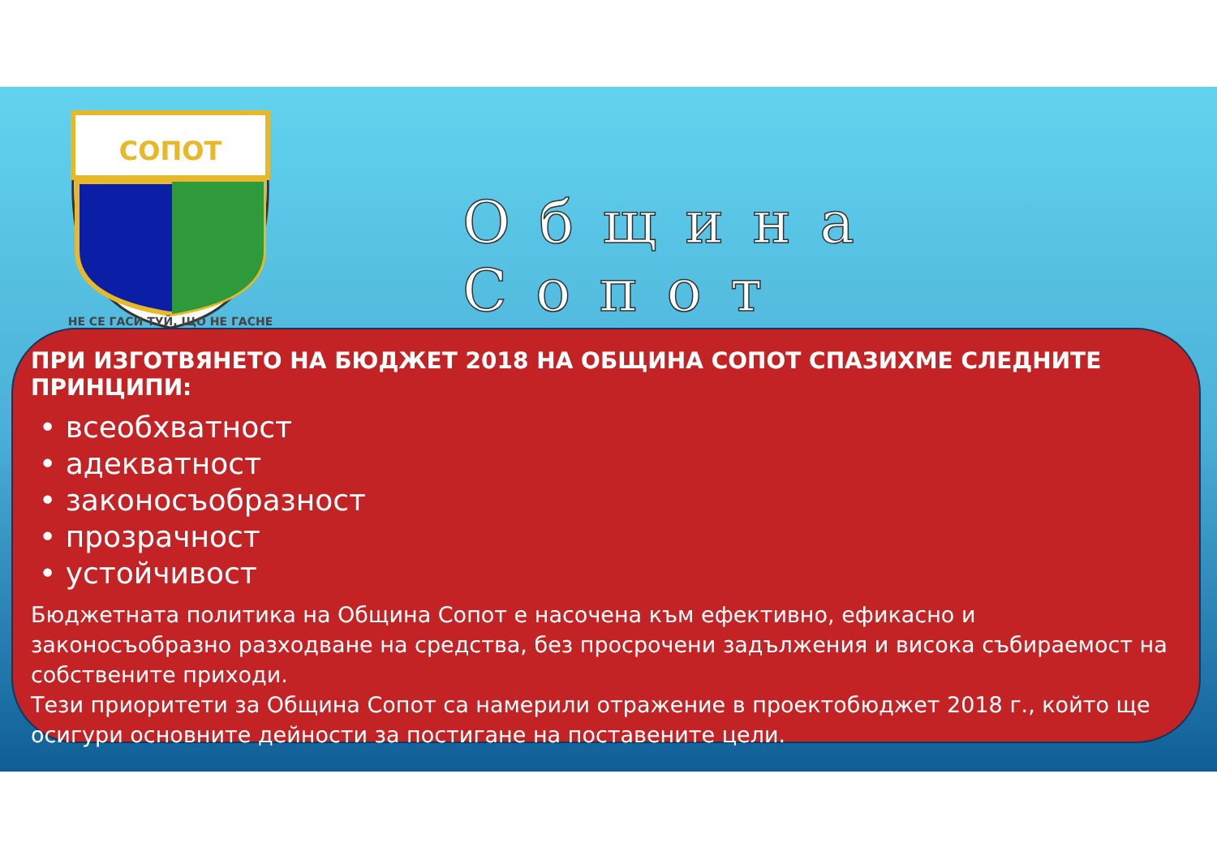СОПОТ
НЕ СЕ ГАСИ ТУЙ, ЩО НЕ ГАСНЕ
Община Сопот
ПРИ ИЗГОТВЯНЕТО НА БЮДЖЕТ 2018 НА ОБЩИНА СОПОТ СПАЗИХМЕ СЛЕДНИТЕ ПРИНЦИПИ:
• всеобхватност
• адекватност
• законосъобразност
• прозрачност
• устойчивост
Бюджетната политика на Община Сопот е насочена към ефективно, ефикасно и законосъобразно разходване на средства, без просрочени задължения и висока събираемост на собствените приходи.
Тези приоритети за Община Сопот са намерили отражение в проектобюджет 2018 г., който ще осигури основните дейности за постигане на поставените цели.